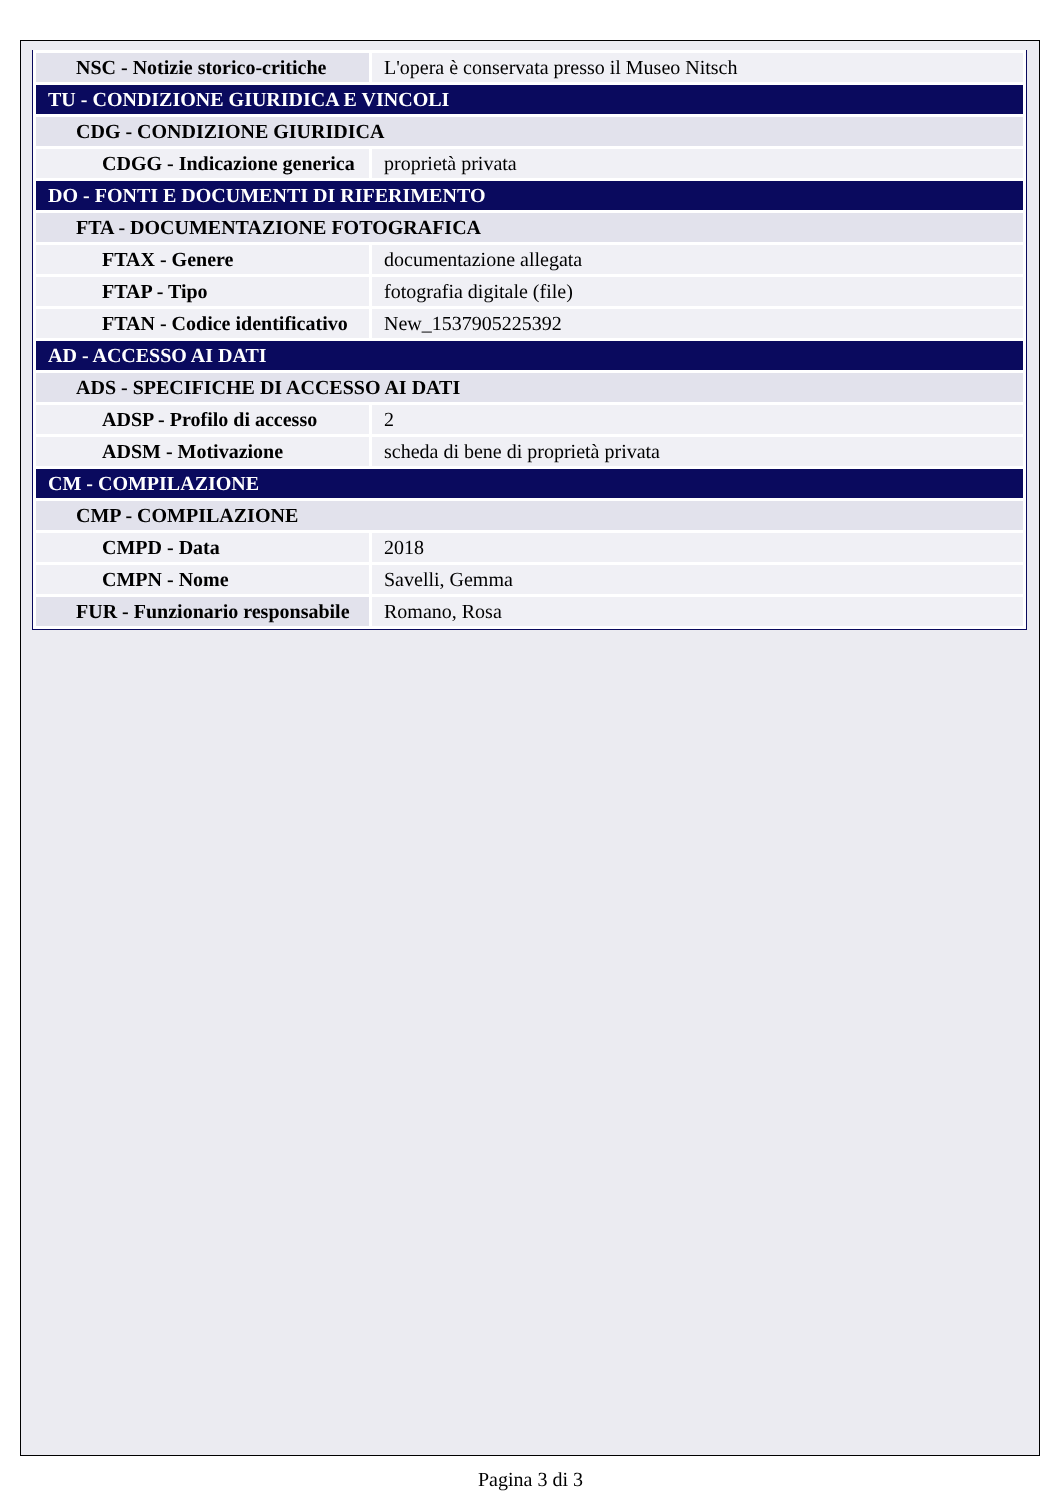| NSC - Notizie storico-critiche | L'opera è conservata presso il Museo Nitsch |
| TU - CONDIZIONE GIURIDICA E VINCOLI | |
| CDG - CONDIZIONE GIURIDICA | |
| CDGG - Indicazione generica | proprietà privata |
| DO - FONTI E DOCUMENTI DI RIFERIMENTO | |
| FTA - DOCUMENTAZIONE FOTOGRAFICA | |
| FTAX - Genere | documentazione allegata |
| FTAP - Tipo | fotografia digitale (file) |
| FTAN - Codice identificativo | New_1537905225392 |
| AD - ACCESSO AI DATI | |
| ADS - SPECIFICHE DI ACCESSO AI DATI | |
| ADSP - Profilo di accesso | 2 |
| ADSM - Motivazione | scheda di bene di proprietà privata |
| CM - COMPILAZIONE | |
| CMP - COMPILAZIONE | |
| CMPD - Data | 2018 |
| CMPN - Nome | Savelli, Gemma |
| FUR - Funzionario responsabile | Romano, Rosa |
Pagina 3 di 3